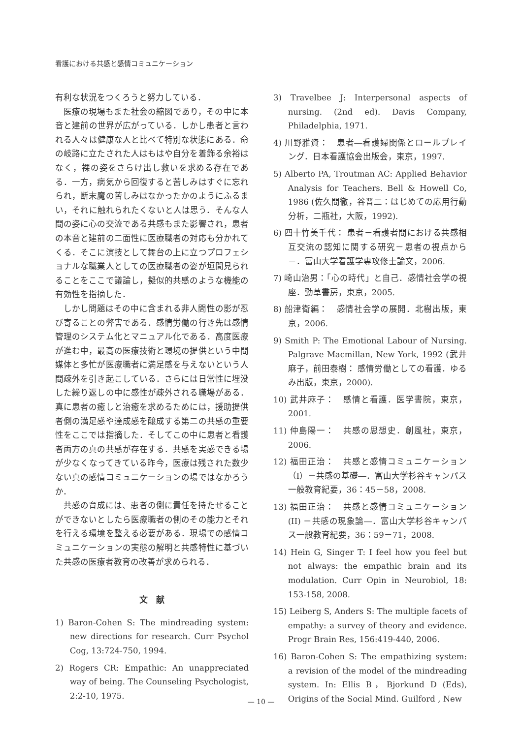看護における共感と感情コミュニケーション
有利な状況をつくろうと努力している．
医療の現場もまた社会の縮図であり，その中に本音と建前の世界が広がっている．しかし患者と言われる人々は健康な人と比べて特別な状態にある．命の岐路に立たされた人はもはや自分を着飾る余裕はなく，裸の姿をさらけ出し救いを求める存在である．一方，病気から回復すると苦しみはすぐに忘れられ，断末魔の苦しみはなかったかのようにふるまい，それに触れられたくないと人は思う．そんな人間の姿に心の交流である共感もまた影響され，患者の本音と建前の二面性に医療職者の対応も分かれてくる．そこに演技として舞台の上に立つプロフェショナルな職業人としての医療職者の姿が垣間見られることをここで議論し，擬似的共感のような機能の有効性を指摘した．
しかし問題はその中に含まれる非人間性の影が忍び寄ることの弊害である．感情労働の行き先は感情管理のシステム化とマニュアル化である．高度医療が進む中，最高の医療技術と環境の提供という中間媒体と多忙が医療職者に満足感を与えないという人間疎外を引き起こしている．さらには日常性に埋没した繰り返しの中に感性が疎外される職場がある．真に患者の癒しと治癒を求めるためには，援助提供者側の満足感や達成感を醸成する第二の共感の重要性をここでは指摘した．そしてこの中に患者と看護者両方の真の共感が存在する．共感を実感できる場が少なくなってきている昨今，医療は残された数少ない真の感情コミュニケーションの場ではなかろうか．
共感の育成には、患者の側に責任を持たせることができないとしたら医療職者の側のその能力とそれを行える環境を整える必要がある．現場での感情コミュニケーションの実態の解明と共感特性に基づいた共感の医療者教育の改善が求められる．
文　献
1) Baron-Cohen S: The mindreading system: new directions for research. Curr Psychol Cog, 13:724-750, 1994.
2) Rogers CR: Empathic: An unappreciated way of being. The Counseling Psychologist, 2:2-10, 1975.
3) Travelbee J: Interpersonal aspects of nursing. (2nd ed). Davis Company, Philadelphia, 1971.
4) 川野雅資：　患者―看護婦関係とロールプレイング．日本看護協会出版会，東京，1997.
5) Alberto PA, Troutman AC: Applied Behavior Analysis for Teachers. Bell & Howell Co, 1986 (佐久間徹，谷晋二：はじめての応用行動分析，二瓶社，大阪，1992).
6) 四十竹美千代： 患者－看護者間における共感相互交流の認知に関する研究－患者の視点から－．富山大学看護学専攻修士論文，2006.
7) 崎山治男：「心の時代」と自己．感情社会学の視座．勁草書房，東京，2005.
8) 船津衛編：　感情社会学の展開．北樹出版，東京，2006.
9) Smith P: The Emotional Labour of Nursing. Palgrave Macmillan, New York, 1992 (武井麻子，前田泰樹： 感情労働としての看護．ゆるみ出版，東京，2000).
10) 武井麻子：　感情と看護．医学書院，東京，2001.
11) 仲島陽一：　共感の思想史．創風社，東京，2006.
12) 福田正治：　共感と感情コミュニケーション（Ⅰ）－共感の基礎―．富山大学杉谷キャンパス一般教育紀要，36：45－58，2008.
13) 福田正治：　共感と感情コミュニケーション (II) －共感の現象論―．富山大学杉谷キャンパス一般教育紀要，36：59－71，2008.
14) Hein G, Singer T: I feel how you feel but not always: the empathic brain and its modulation. Curr Opin in Neurobiol, 18: 153-158, 2008.
15) Leiberg S, Anders S: The multiple facets of empathy: a survey of theory and evidence. Progr Brain Res, 156:419-440, 2006.
16) Baron-Cohen S: The empathizing system: a revision of the model of the mindreading system. In: Ellis B，Bjorkund D (Eds), Origins of the Social Mind. Guilford , New
— 10 —